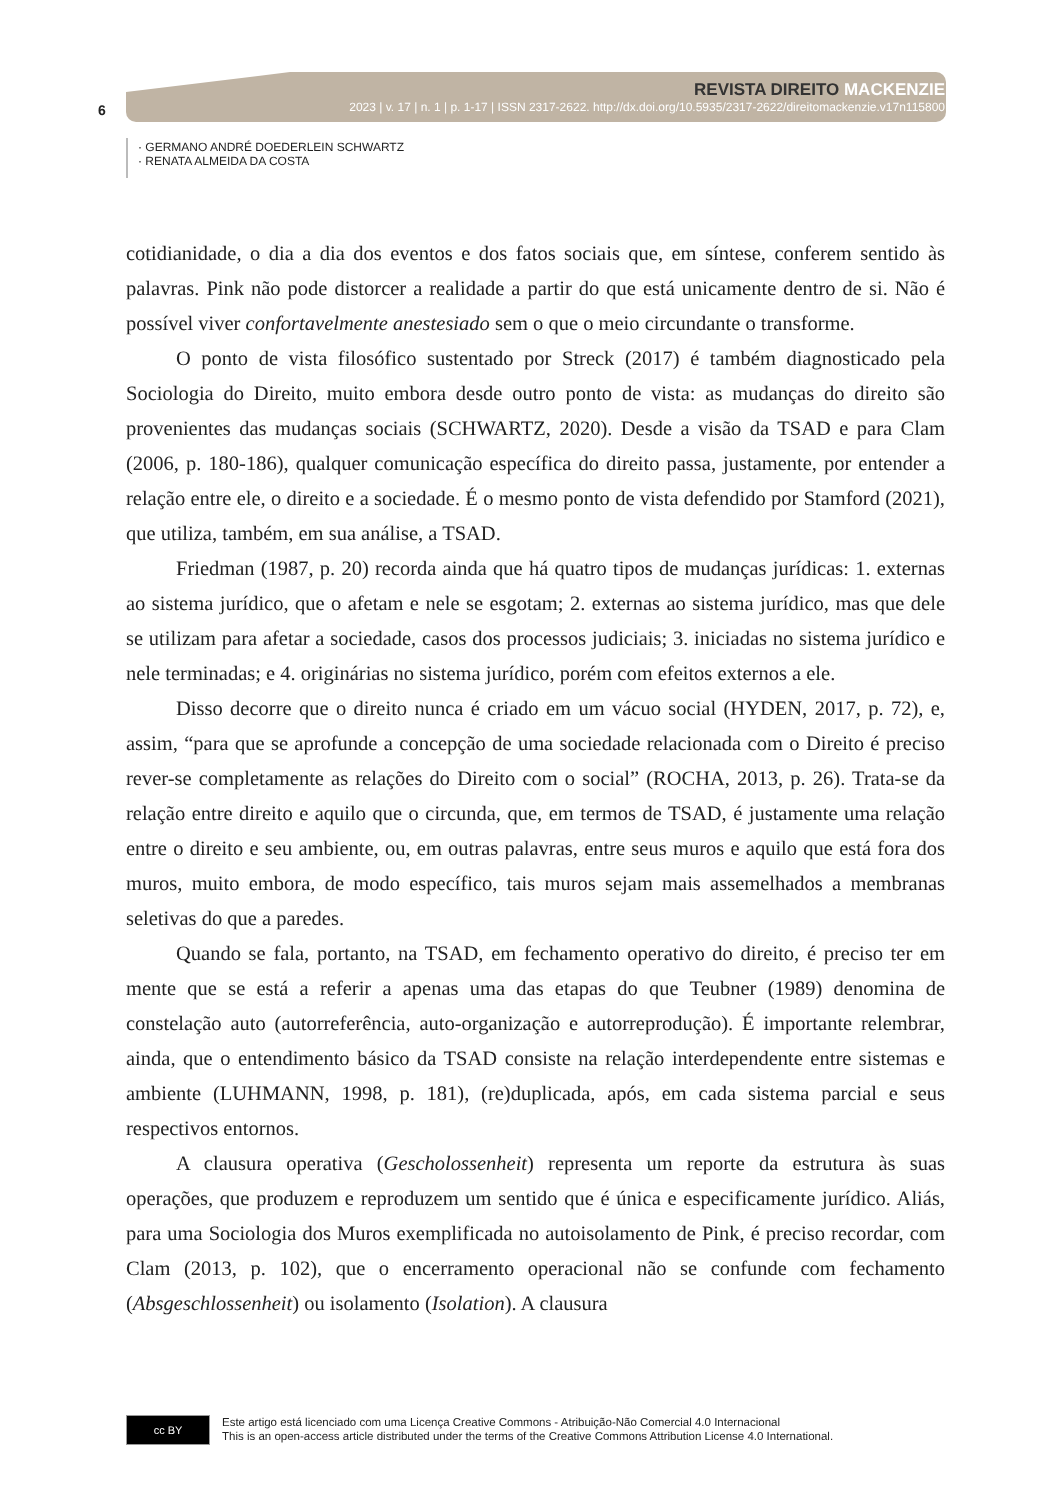6
REVISTA DIREITO MACKENZIE
2023 | v. 17 | n. 1 | p. 1-17 | ISSN 2317-2622. http://dx.doi.org/10.5935/2317-2622/direitomackenzie.v17n115800
· GERMANO ANDRÉ DOEDERLEIN SCHWARTZ
· RENATA ALMEIDA DA COSTA
cotidianidade, o dia a dia dos eventos e dos fatos sociais que, em síntese, conferem sentido às palavras. Pink não pode distorcer a realidade a partir do que está unicamente dentro de si. Não é possível viver confortavelmente anestesiado sem o que o meio circundante o transforme.
O ponto de vista filosófico sustentado por Streck (2017) é também diagnosticado pela Sociologia do Direito, muito embora desde outro ponto de vista: as mudanças do direito são provenientes das mudanças sociais (SCHWARTZ, 2020). Desde a visão da TSAD e para Clam (2006, p. 180-186), qualquer comunicação específica do direito passa, justamente, por entender a relação entre ele, o direito e a sociedade. É o mesmo ponto de vista defendido por Stamford (2021), que utiliza, também, em sua análise, a TSAD.
Friedman (1987, p. 20) recorda ainda que há quatro tipos de mudanças jurídicas: 1. externas ao sistema jurídico, que o afetam e nele se esgotam; 2. externas ao sistema jurídico, mas que dele se utilizam para afetar a sociedade, casos dos processos judiciais; 3. iniciadas no sistema jurídico e nele terminadas; e 4. originárias no sistema jurídico, porém com efeitos externos a ele.
Disso decorre que o direito nunca é criado em um vácuo social (HYDEN, 2017, p. 72), e, assim, “para que se aprofunde a concepção de uma sociedade relacionada com o Direito é preciso rever-se completamente as relações do Direito com o social” (ROCHA, 2013, p. 26). Trata-se da relação entre direito e aquilo que o circunda, que, em termos de TSAD, é justamente uma relação entre o direito e seu ambiente, ou, em outras palavras, entre seus muros e aquilo que está fora dos muros, muito embora, de modo específico, tais muros sejam mais assemelhados a membranas seletivas do que a paredes.
Quando se fala, portanto, na TSAD, em fechamento operativo do direito, é preciso ter em mente que se está a referir a apenas uma das etapas do que Teubner (1989) denomina de constelação auto (autorreferência, auto-organização e autorreprodução). É importante relembrar, ainda, que o entendimento básico da TSAD consiste na relação interdependente entre sistemas e ambiente (LUHMANN, 1998, p. 181), (re)duplicada, após, em cada sistema parcial e seus respectivos entornos.
A clausura operativa (Gescholossenheit) representa um reporte da estrutura às suas operações, que produzem e reproduzem um sentido que é única e especificamente jurídico. Aliás, para uma Sociologia dos Muros exemplificada no autoisolamento de Pink, é preciso recordar, com Clam (2013, p. 102), que o encerramento operacional não se confunde com fechamento (Absgeschlossenheit) ou isolamento (Isolation). A clausura
cc BY
Este artigo está licenciado com uma Licença Creative Commons - Atribuição-Não Comercial 4.0 Internacional
This is an open-access article distributed under the terms of the Creative Commons Attribution License 4.0 International.